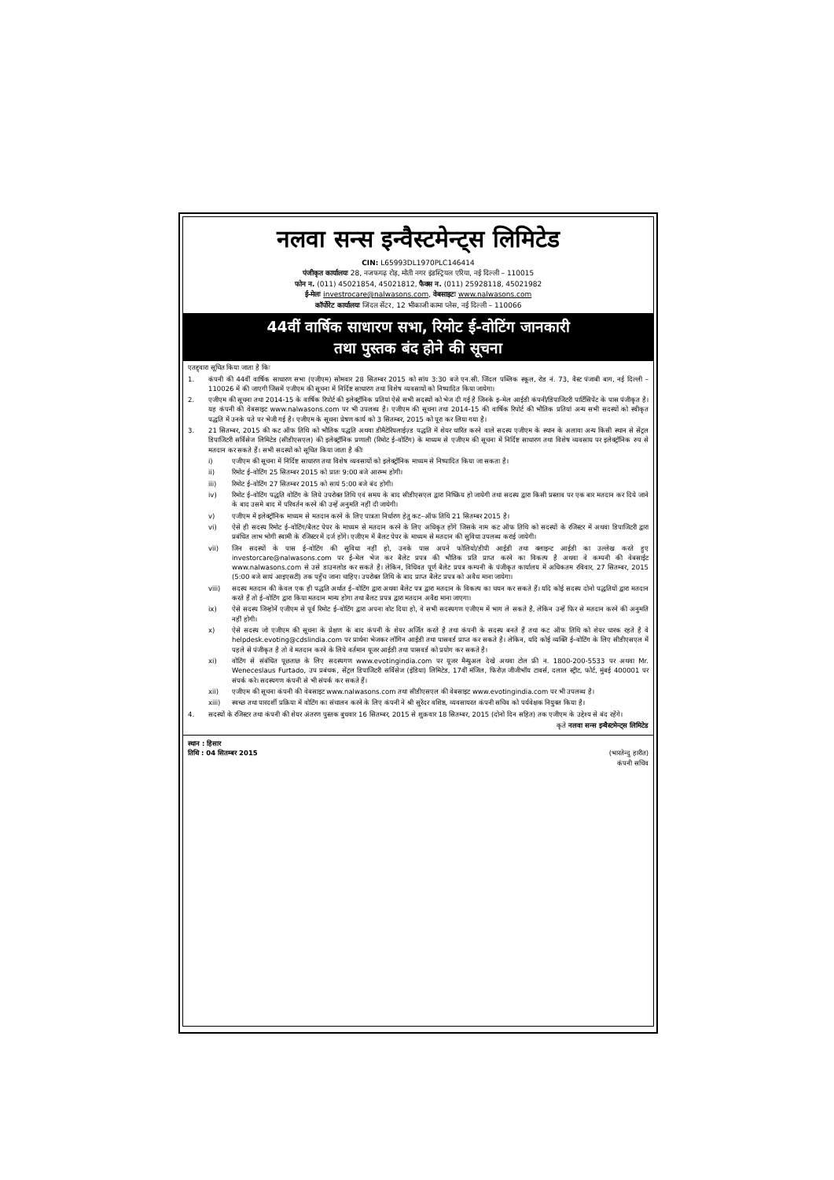नलवा सन्स इन्वैस्टमेन्ट्स लिमिटेड
CIN: L65993DL1970PLC146414
पंजीकृत कार्यालयः 28, नजफगढ़ रोड़, मोती नगर इंडस्ट्रियल एरिया, नई दिल्ली – 110015
फोन न. (011) 45021854, 45021812, फैक्स न. (011) 25928118, 45021982
ई-मेलः investrocare@nalwasons.com, वेबसाइटः www.nalwasons.com
कॉर्पोरेट कार्यालयः जिंदल सेंटर, 12 भीकाजी कामा प्लेस, नई दिल्ली – 110066
44वीं वार्षिक साधारण सभा, रिमोट ई-वोटिंग जानकारी
तथा पुस्तक बंद होने की सूचना
एतद्द्वारा सूचित किया जाता है किः
1. कंपनी की 44वीं वार्षिक साधारण सभा (एजीएम) सोमवार 28 सितम्बर 2015 को सांय 3:30 बजे एन.सी. जिंदल पब्लिक स्कूल, रोड नं. 73, वैस्ट पंजाबी बाग, नई दिल्ली – 110026 में की जाएगी जिसमें एजीएम की सूचना में निर्दिष्ट साधारण तथा विशेष व्यवसायों को निष्पादित किया जायेगा।
2. एजीएम की सूचना तथा 2014-15 के वार्षिक रिपोर्ट की इलेक्ट्रॉनिक प्रतियां ऐसे सभी सदस्यों को भेज दी गई है जिनके इ–मेल आईडी कंपनी/डिपाजिटरी पार्टिसिपेंट के पास पंजीकृत है। यह कंपनी की वेबसाइट www.nalwasons.com पर भी उपलब्ध है। एजीएम की सूचना तथा 2014-15 की वार्षिक रिपोर्ट की भौतिक प्रतियां अन्य सभी सदस्यों को स्वीकृत पद्धति में उनके पते पर भेजी गई है। एजीएम के सूचना प्रेषण कार्य को 3 सितम्बर, 2015 को पूरा कर लिया गया है।
3. 21 सितम्बर, 2015 की कट ऑफ तिथि को भौतिक पद्धति अथवा डीमैटेरियलाईज़्ड पद्धति में शेयर धारित करने वाले सदस्य एजीएम के स्थान के अलावा अन्य किसी स्थान से सेंट्रल डिपाजिटरी सर्विसेज लिमिटेड (सीडीएसएल) की इलेक्ट्रॉनिक प्रणाली (रिमोट ई–वोटिंग) के माध्यम से एजीएम की सूचना में निर्दिष्ट साधारण तथा विशेष व्यवसाय पर इलेक्ट्रॉनिक रुप से मतदान कर सकते हैं। सभी सदस्यों को सूचित किया जाता है कीः
i) एजीएम की सूचना में निर्दिष्ट साधारण तथा विशेष व्यवसायों को इलेक्ट्रॉनिक माध्यम से निष्पादित किया जा सकता है।
ii) रिमोट ई–वोटिंग 25 सितम्बर 2015 को प्रातः 9:00 बजे आरम्भ होगी।
iii) रिमोट ई–वोटिंग 27 सितम्बर 2015 को सायं 5:00 बजे बंद होगी।
iv) रिमोट ई–वोटिंग पद्धति वोटिंग के लिये उपरोक्त तिथि एवं समय के बाद सीडीएसएल द्वारा निष्क्रिय हो जायेगी तथा सदस्य द्वारा किसी प्रस्ताव पर एक बार मतदान कर दिये जाने के बाद उसमे बाद में परिवर्तन करने की उन्हें अनुमति नहीं दी जायेगी।
v) एजीएम में इलेक्ट्रॉनिक माध्यम से मतदान करने के लिए पात्रता निर्धारण हेतु कट–ऑफ तिथि 21 सितम्बर 2015 है।
vi) ऐसे ही सदस्य रिमोट ई–वोटिंग/बैलट पेपर के माध्यम से मतदान करने के लिए अधिकृत होंगे जिसके नाम कट ऑफ तिथि को सदस्यों के रजिस्टर में अथवा डिपाजिटरी द्वारा प्रबंधित लाभ भोगी स्वामी के रजिस्टर में दर्ज होंगे। एजीएम में बैलट पेपर के माध्यम से मतदान की सुविधा उपलब्ध कराई जायेगी।
vii) जिन सदस्यों के पास ई–वोटिंग की सुविधा नहीं हो, उनके पास अपने फोलियो/डीपी आईडी तथा क्लाइन्ट आईडी का उल्लेख करते हुए investorcare@nalwasons.com पर ई–मेल भेज कर बैलेट प्रपत्र की भौतिक प्रति प्राप्त करने का विकल्प है अथवा वे कम्पनी की वेबसाईट www.nalwasons.com से उसे डाउनलोड कर सकते है। लेकिन, विधिवत पूर्ण बैलेट प्रपत्र कम्पनी के पंजीकृत कार्यालय में अधिकतम रविवार, 27 सितम्बर, 2015 (5:00 बजे सायं आइएसटी) तक पहुँच जाना चाहिए। उपरोक्त तिथि के बाद प्राप्त बैलेट प्रपत्र को अवैध माना जायेगा।
viii) सदस्य मतदान की केवल एक ही पद्धति अर्थात ई–वोटिंग द्वारा अथवा बैलेट पत्र द्वारा मतदान के विकल्प का चयन कर सकते हैं। यदि कोई सदस्य दोनो पद्धतियों द्वारा मतदान करते हैं तो ई–वोटिंग द्वारा किया मतदान मान्य होगा तथा बैलट प्रपत्र द्वारा मतदान अवैद्य माना जाएगा।
ix) ऐसे सदस्य जिन्होनें एजीएम से पूर्व रिमोट ई–वोटिंग द्वारा अपना वोट दिया हो, वे सभी सदस्यगण एजीएम में भाग ले सकते है, लेकिन उन्हें फिर से मतदान करने की अनुमति नहीं होगी।
x) ऐसे सदस्य जो एजीएम की सूचना के प्रेक्षण के बाद कंपनी के शेयर अर्जित करते है तथा कंपनी के सदस्य बनते हैं तथा कट ऑफ तिथि को शेयर धारक रहते है वे helpdesk.evoting@cdslindia.com पर प्रार्थना भेजकर लॉगिन आईडी तथा पासवर्ड प्राप्त कर सकते है। लेकिन, यदि कोई व्यक्ति ई–वोटिंग के लिए सीडीएसएल में पहले से पंजीकृत है तो वे मतदान करने के लिये वर्तमान यूजर आईडी तथा पासवर्ड को प्रयोग कर सकते है।
xi) वोटिंग से संबंधित पूछताछ के लिए सदस्यगण www.evotingindia.com पर यूजर मैन्युअल देखे अथवा टोल फ्री न. 1800-200-5533 पर अथवा Mr. Weneceslaus Furtado, उप प्रबंधक, सेंट्रल डिपाजिटरी सर्विसेज (इंडिया) लिमिटेड, 17वीं मंजिल, फिरोज़ जीजीभॉय टावर्स, दलाल स्ट्रीट, फोर्ट, मुंबई 400001 पर संपर्क करे। सदस्यगण कंपनी से भी संपर्क कर सकते हैं।
xii) एजीएम की सूचना कंपनी की वेबसाइट www.nalwasons.com तथा सीडीएसएल की वेबसाइट www.evotingindia.com पर भी उपलब्ध है।
xiii) स्वच्छ तथा पारदर्शी प्रक्रिया में वोटिंग का संचालन करने के लिए कंपनी ने श्री सुरेंदर वशिष्ठ, व्यवसायरत कंपनी सचिव को पर्यवेक्षक नियुक्त किया है।
4. सदस्यों के रजिस्टर तथा कंपनी की शेयर अंतरण पुस्तक बुधवार 16 सितम्बर, 2015 से शुक्रवार 18 सितम्बर, 2015 (दोनो दिन सहित) तक एजीएम के उद्देश्य से बंद रहेंगे।
कृते नलवा सन्स इन्वैस्टमेन्ट्स लिमिटेड
स्थान : हिसार
तिथि : 04 सितम्बर 2015
(भारतेन्दु हारीत)
कंपनी सचिव